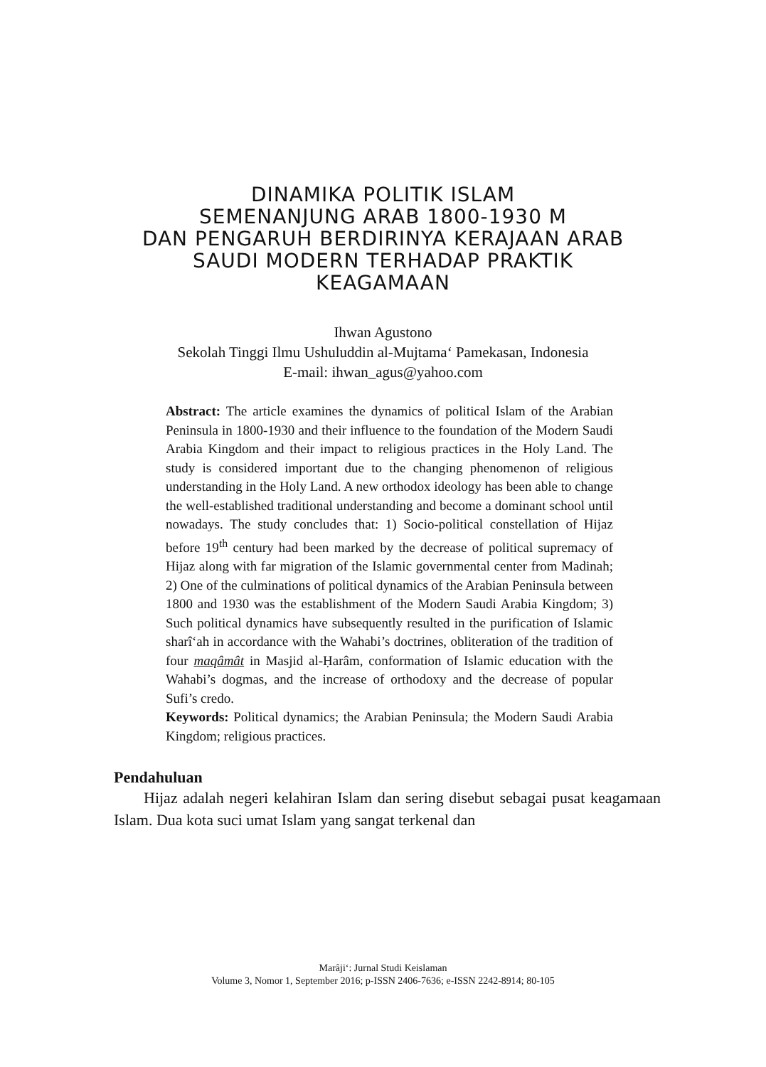DINAMIKA POLITIK ISLAM
SEMENANJUNG ARAB 1800-1930 M
DAN PENGARUH BERDIRINYA KERAJAAN ARAB
SAUDI MODERN TERHADAP PRAKTIK
KEAGAMAAN
Ihwan Agustono
Sekolah Tinggi Ilmu Ushuluddin al-Mujtama‘ Pamekasan, Indonesia
E-mail: ihwan_agus@yahoo.com
Abstract: The article examines the dynamics of political Islam of the Arabian Peninsula in 1800-1930 and their influence to the foundation of the Modern Saudi Arabia Kingdom and their impact to religious practices in the Holy Land. The study is considered important due to the changing phenomenon of religious understanding in the Holy Land. A new orthodox ideology has been able to change the well-established traditional understanding and become a dominant school until nowadays. The study concludes that: 1) Socio-political constellation of Hijaz before 19<sup>th</sup> century had been marked by the decrease of political supremacy of Hijaz along with far migration of the Islamic governmental center from Madinah; 2) One of the culminations of political dynamics of the Arabian Peninsula between 1800 and 1930 was the establishment of the Modern Saudi Arabia Kingdom; 3) Such political dynamics have subsequently resulted in the purification of Islamic sharî‘ah in accordance with the Wahabi’s doctrines, obliteration of the tradition of four maqâmât in Masjid al-Ḥarâm, conformation of Islamic education with the Wahabi’s dogmas, and the increase of orthodoxy and the decrease of popular Sufi’s credo.
Keywords: Political dynamics; the Arabian Peninsula; the Modern Saudi Arabia Kingdom; religious practices.
Pendahuluan
Hijaz adalah negeri kelahiran Islam dan sering disebut sebagai pusat keagamaan Islam. Dua kota suci umat Islam yang sangat terkenal dan
Marâji‘: Jurnal Studi Keislaman
Volume 3, Nomor 1, September 2016; p-ISSN 2406-7636; e-ISSN 2242-8914; 80-105